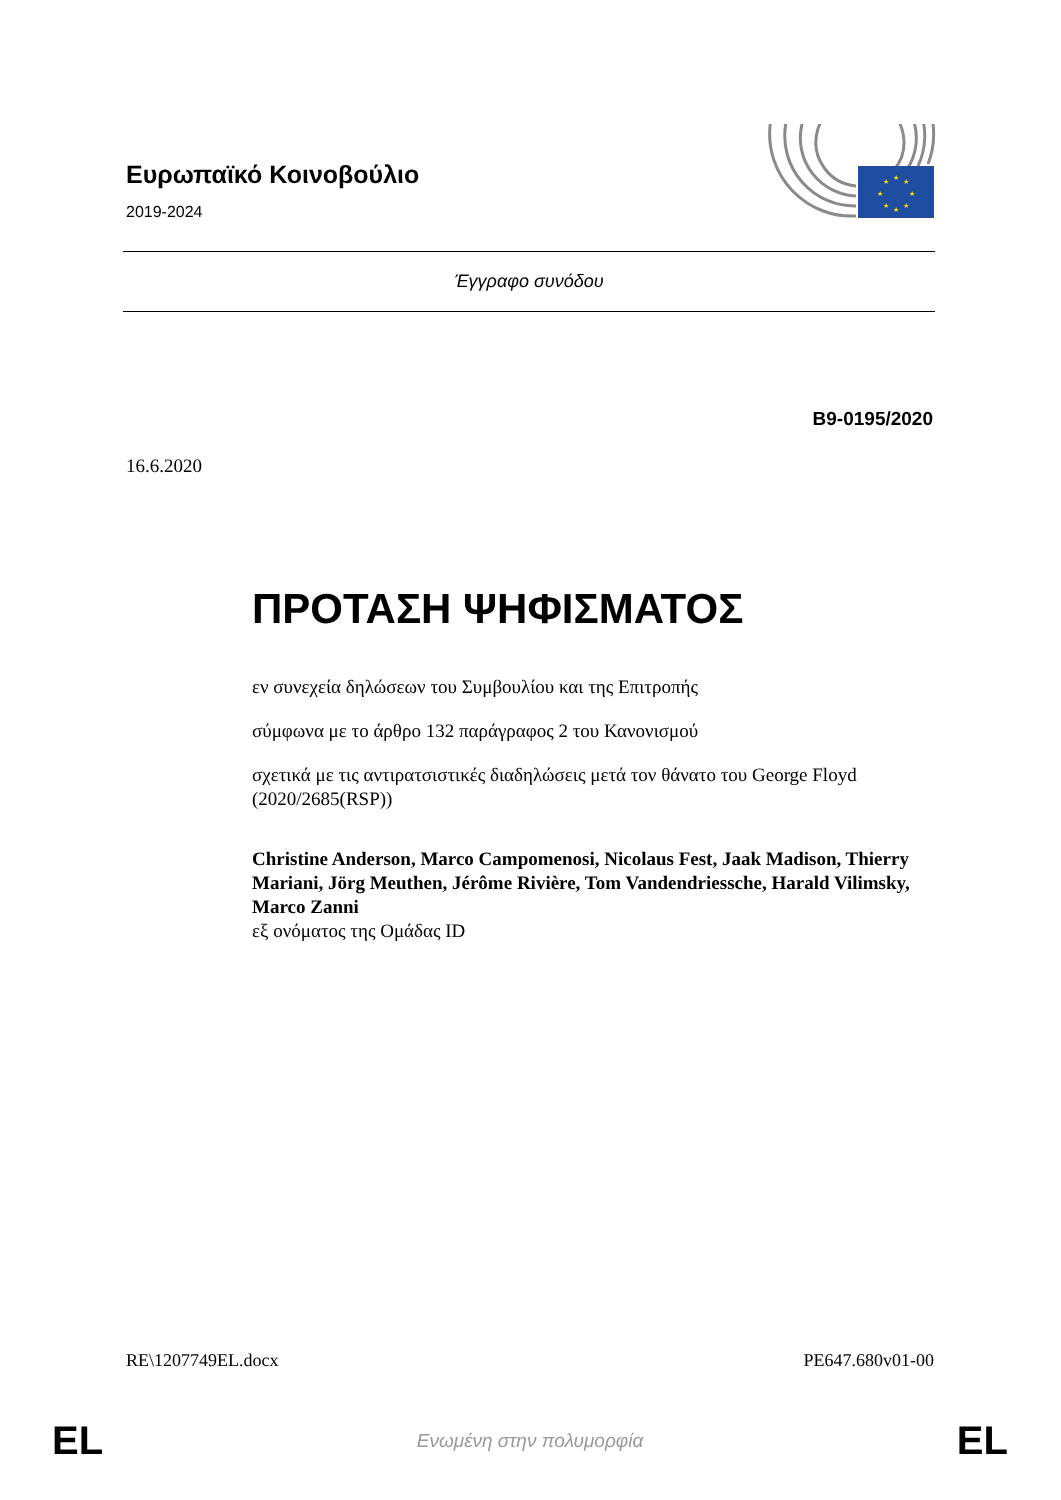Ευρωπαϊκό Κοινοβούλιο
2019-2024
★
★
★
★
★
★
★
★
Έγγραφο συνόδου
B9-0195/2020
16.6.2020
ΠΡΟΤΑΣΗ ΨΗΦΙΣΜΑΤΟΣ
εν συνεχεία δηλώσεων του Συμβουλίου και της Επιτροπής
σύμφωνα με το άρθρο 132 παράγραφος 2 του Κανονισμού
σχετικά με τις αντιρατσιστικές διαδηλώσεις μετά τον θάνατο του George Floyd (2020/2685(RSP))
Christine Anderson, Marco Campomenosi, Nicolaus Fest, Jaak Madison, Thierry Mariani, Jörg Meuthen, Jérôme Rivière, Tom Vandendriessche, Harald Vilimsky, Marco Zanni
εξ ονόματος της Ομάδας ID
RE\1207749EL.docx PE647.680v01-00
EL Ενωμένη στην πολυμορφία EL